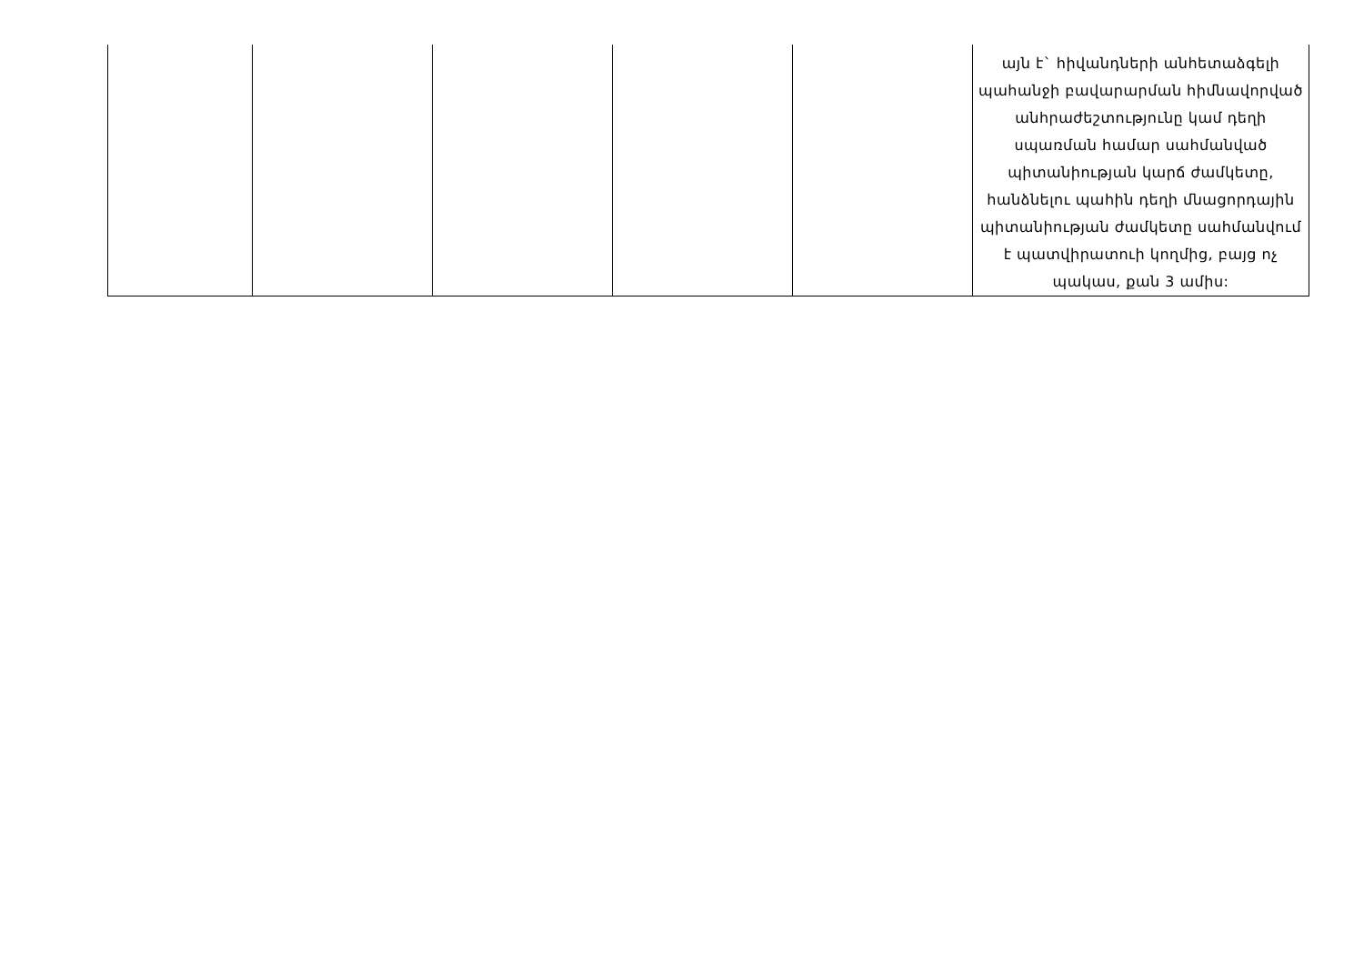| | | | | | այն է` հիվանդների անհետաձգելի պահանջի բավարարման հիմնավորված անհրաժեշտությունը կամ դեղի սպառման համար սահմանված պիտանիության կարճ ժամկետը, հանձնելու պահին դեղի մնացորդային պիտանիության ժամկետը սահմանվում է պատվիրատուի կողմից, բայց ոչ պակաս, քան 3 ամիս: |